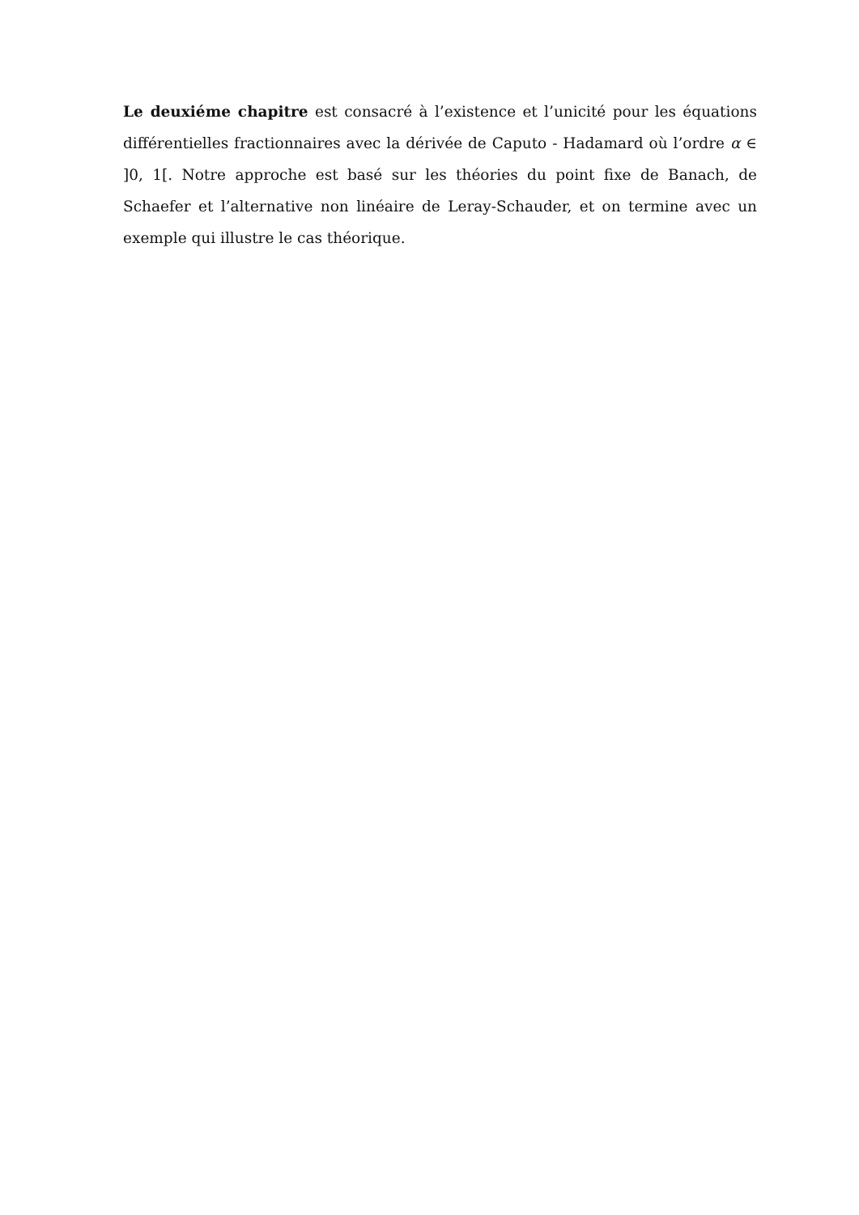Le deuxiéme chapitre est consacré à l’existence et l’unicité pour les équations différentielles fractionnaires avec la dérivée de Caputo - Hadamard où l’ordre α ∈ ]0, 1[. Notre approche est basé sur les théories du point fixe de Banach, de Schaefer et l’alternative non linéaire de Leray-Schauder, et on termine avec un exemple qui illustre le cas théorique.